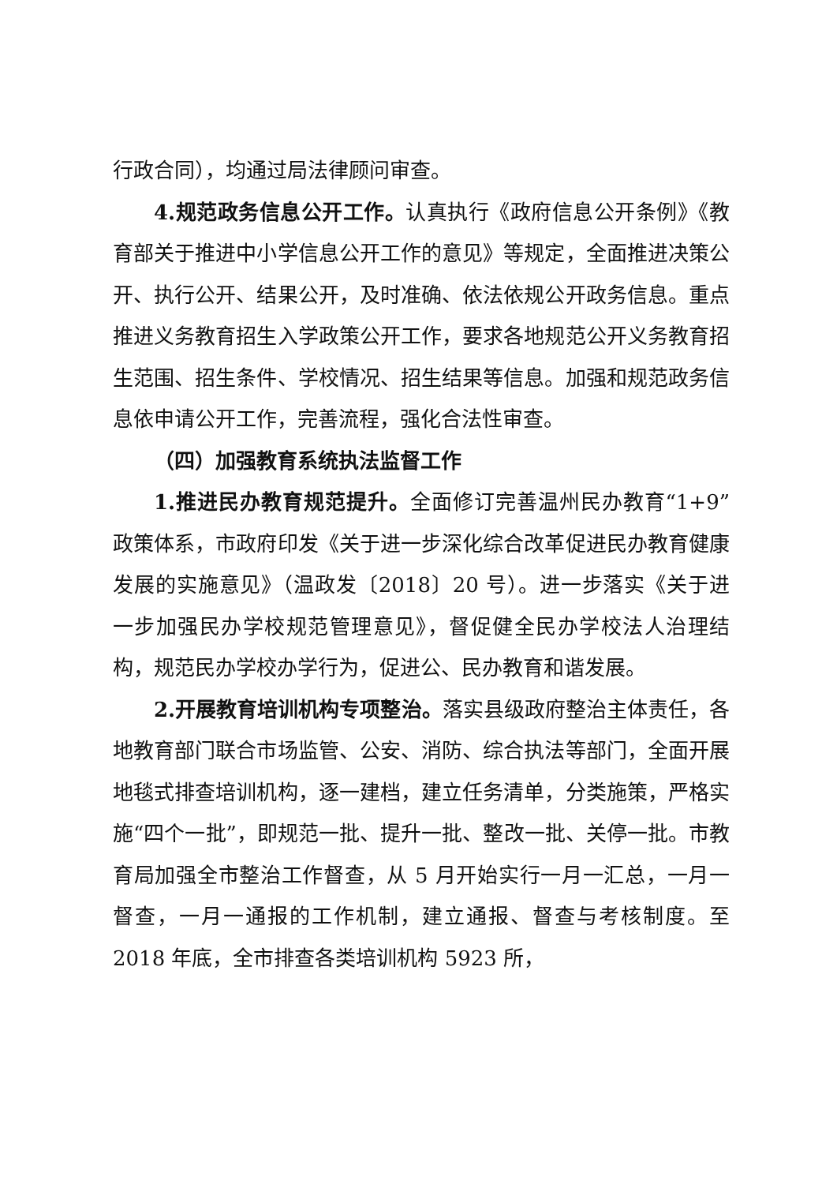行政合同），均通过局法律顾问审查。
4.规范政务信息公开工作。认真执行《政府信息公开条例》《教育部关于推进中小学信息公开工作的意见》等规定，全面推进决策公开、执行公开、结果公开，及时准确、依法依规公开政务信息。重点推进义务教育招生入学政策公开工作，要求各地规范公开义务教育招生范围、招生条件、学校情况、招生结果等信息。加强和规范政务信息依申请公开工作，完善流程，强化合法性审查。
（四）加强教育系统执法监督工作
1.推进民办教育规范提升。全面修订完善温州民办教育“1+9”政策体系，市政府印发《关于进一步深化综合改革促进民办教育健康发展的实施意见》（温政发〔2018〕20 号）。进一步落实《关于进一步加强民办学校规范管理意见》，督促健全民办学校法人治理结构，规范民办学校办学行为，促进公、民办教育和谐发展。
2.开展教育培训机构专项整治。落实县级政府整治主体责任，各地教育部门联合市场监管、公安、消防、综合执法等部门，全面开展地毯式排查培训机构，逐一建档，建立任务清单，分类施策，严格实施“四个一批”，即规范一批、提升一批、整改一批、关停一批。市教育局加强全市整治工作督查，从 5 月开始实行一月一汇总，一月一督查，一月一通报的工作机制，建立通报、督查与考核制度。至 2018 年底，全市排查各类培训机构 5923 所，